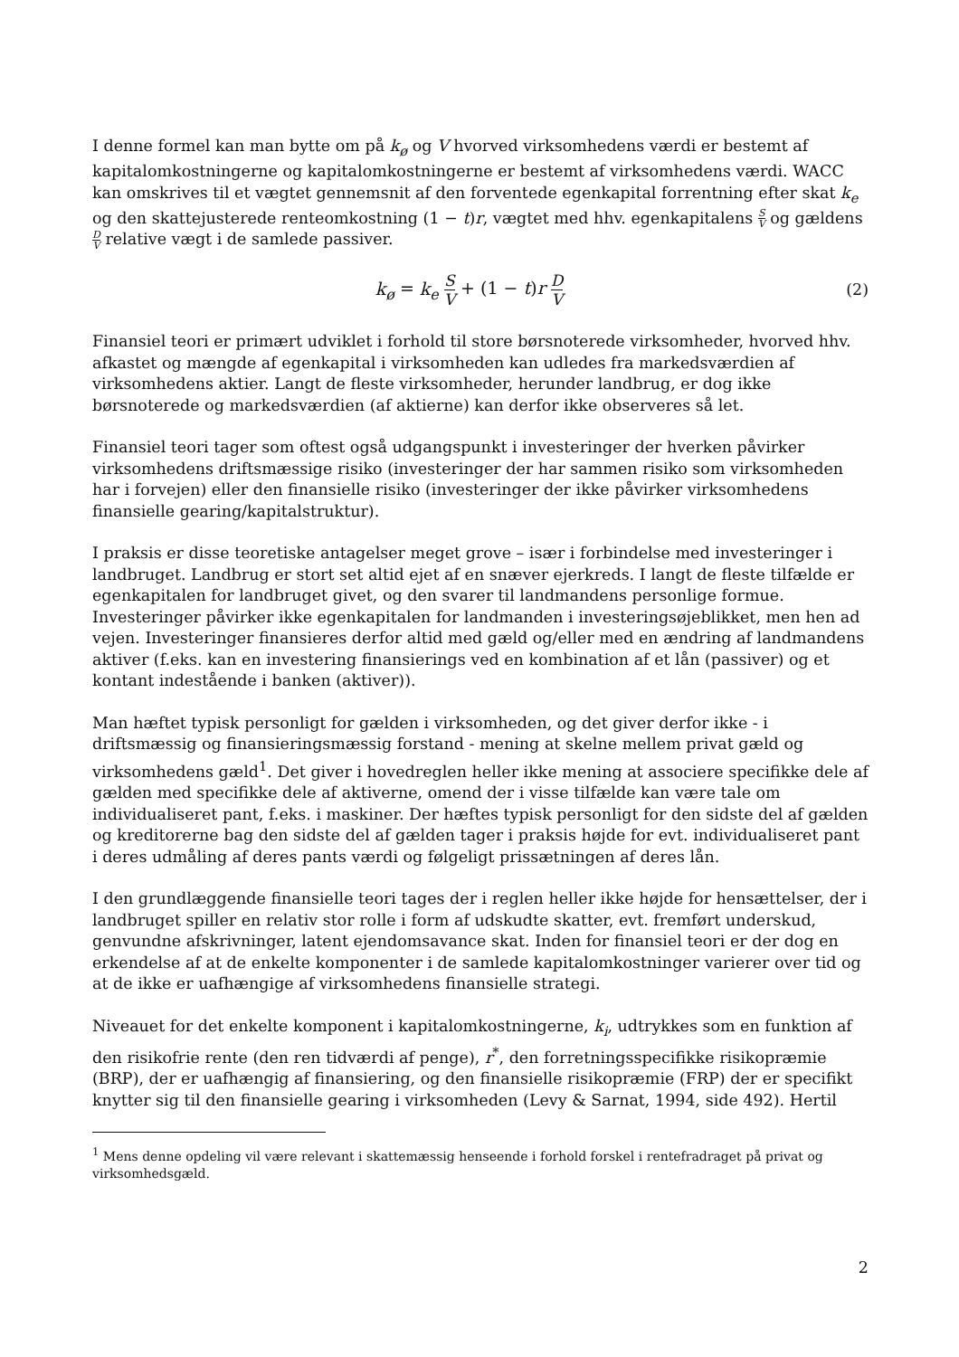I denne formel kan man bytte om på k<sub>ø</sub> og V hvorved virksomhedens værdi er bestemt af kapitalomkostningerne og kapitalomkostningerne er bestemt af virksomhedens værdi. WACC kan omskrives til et vægtet gennemsnit af den forventede egenkapital forrentning efter skat k<sub>e</sub> og den skattejusterede renteomkostning (1 − t)r, vægtet med hhv. egenkapitalens S V og gældens D V relative vægt i de samlede passiver.
k<sub>ø</sub> = k<sub>e</sub> S V + (1 − t)r D V
(2)
Finansiel teori er primært udviklet i forhold til store børsnoterede virksomheder, hvorved hhv. afkastet og mængde af egenkapital i virksomheden kan udledes fra markedsværdien af virksomhedens aktier. Langt de fleste virksomheder, herunder landbrug, er dog ikke børsnoterede og markedsværdien (af aktierne) kan derfor ikke observeres så let.
Finansiel teori tager som oftest også udgangspunkt i investeringer der hverken påvirker virksomhedens driftsmæssige risiko (investeringer der har sammen risiko som virksomheden har i forvejen) eller den finansielle risiko (investeringer der ikke påvirker virksomhedens finansielle gearing/kapitalstruktur).
I praksis er disse teoretiske antagelser meget grove – især i forbindelse med investeringer i landbruget. Landbrug er stort set altid ejet af en snæver ejerkreds. I langt de fleste tilfælde er egenkapitalen for landbruget givet, og den svarer til landmandens personlige formue. Investeringer påvirker ikke egenkapitalen for landmanden i investeringsøjeblikket, men hen ad vejen. Investeringer finansieres derfor altid med gæld og/eller med en ændring af landmandens aktiver (f.eks. kan en investering finansierings ved en kombination af et lån (passiver) og et kontant indestående i banken (aktiver)).
Man hæftet typisk personligt for gælden i virksomheden, og det giver derfor ikke - i driftsmæssig og finansieringsmæssig forstand - mening at skelne mellem privat gæld og virksomhedens gæld<sup>1</sup>. Det giver i hovedreglen heller ikke mening at associere specifikke dele af gælden med specifikke dele af aktiverne, omend der i visse tilfælde kan være tale om individualiseret pant, f.eks. i maskiner. Der hæftes typisk personligt for den sidste del af gælden og kreditorerne bag den sidste del af gælden tager i praksis højde for evt. individualiseret pant i deres udmåling af deres pants værdi og følgeligt prissætningen af deres lån.
I den grundlæggende finansielle teori tages der i reglen heller ikke højde for hensættelser, der i landbruget spiller en relativ stor rolle i form af udskudte skatter, evt. fremført underskud, genvundne afskrivninger, latent ejendomsavance skat. Inden for finansiel teori er der dog en erkendelse af at de enkelte komponenter i de samlede kapitalomkostninger varierer over tid og at de ikke er uafhængige af virksomhedens finansielle strategi.
Niveauet for det enkelte komponent i kapitalomkostningerne, k<sub>i</sub>, udtrykkes som en funktion af den risikofrie rente (den ren tidværdi af penge), r<sup>*</sup>, den forretningsspecifikke risikopræmie (BRP), der er uafhængig af finansiering, og den finansielle risikopræmie (FRP) der er specifikt knytter sig til den finansielle gearing i virksomheden (Levy & Sarnat, 1994, side 492). Hertil
<sup>1</sup> Mens denne opdeling vil være relevant i skattemæssig henseende i forhold forskel i rentefradraget på privat og virksomhedsgæld.
2